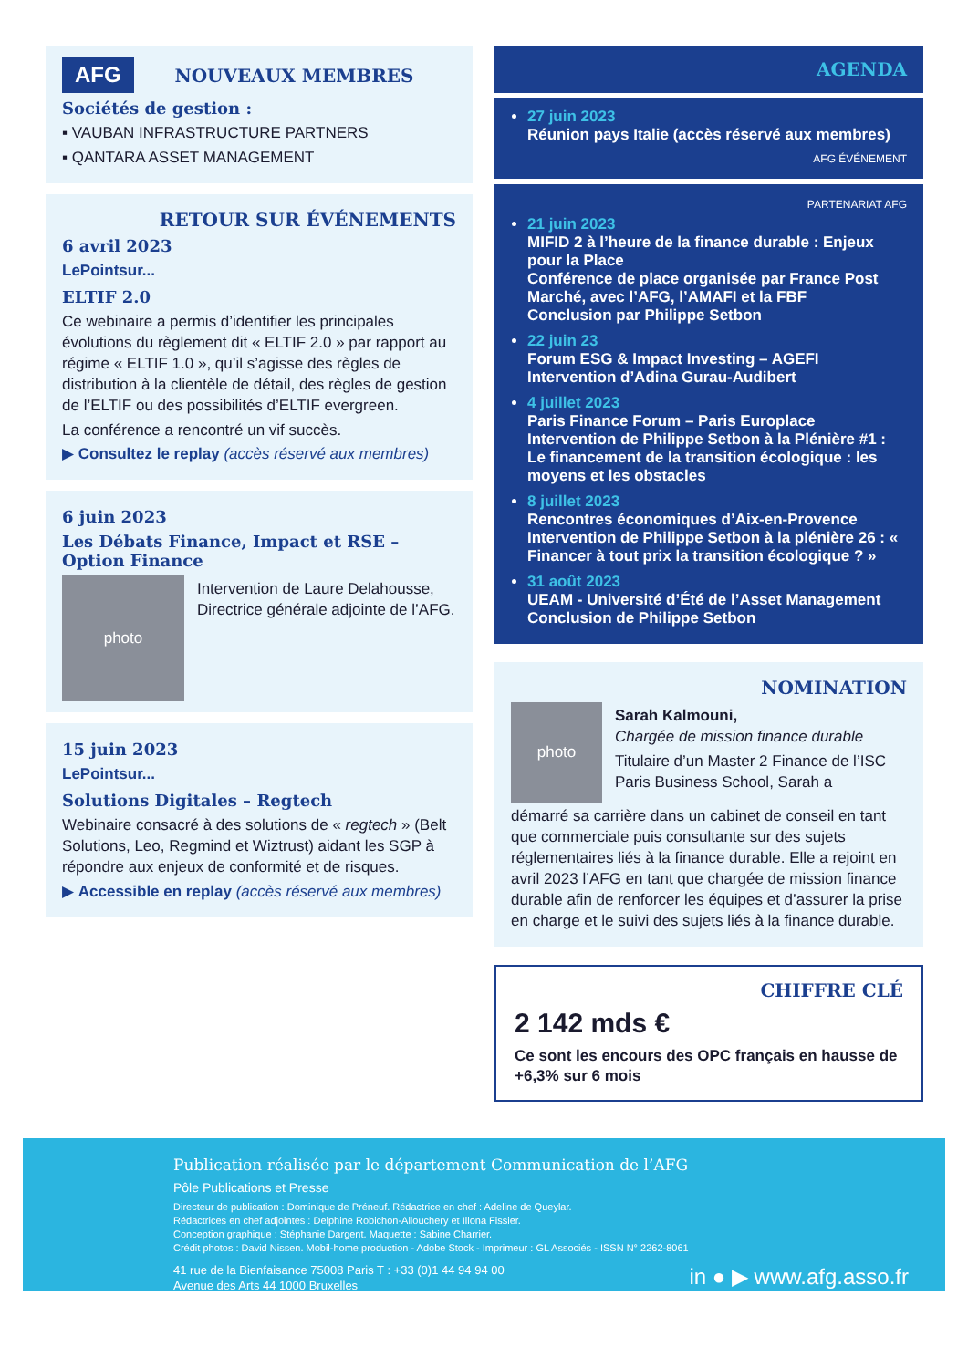AFG
NOUVEAUX MEMBRES
Sociétés de gestion :
▪ VAUBAN INFRASTRUCTURE PARTNERS
▪ QANTARA ASSET MANAGEMENT
RETOUR SUR ÉVÉNEMENTS
6 avril 2023
LePointsur...
ELTIF 2.0
Ce webinaire a permis d’identifier les principales évolutions du règlement dit « ELTIF 2.0 » par rapport au régime « ELTIF 1.0 », qu’il s’agisse des règles de distribution à la clientèle de détail, des règles de gestion de l’ELTIF ou des possibilités d’ELTIF evergreen.
La conférence a rencontré un vif succès.
▶ Consultez le replay (accès réservé aux membres)
6 juin 2023
Les Débats Finance, Impact et RSE – Option Finance
photo
Intervention de Laure Delahousse, Directrice générale adjointe de l’AFG.
15 juin 2023
LePointsur...
Solutions Digitales – Regtech
Webinaire consacré à des solutions de « regtech » (Belt Solutions, Leo, Regmind et Wiztrust) aidant les SGP à répondre aux enjeux de conformité et de risques.
▶ Accessible en replay (accès réservé aux membres)
AGENDA
27 juin 2023
Réunion pays Italie (accès réservé aux membres)
AFG ÉVÉNEMENT
PARTENARIAT AFG
21 juin 2023
MIFID 2 à l’heure de la finance durable : Enjeux pour la Place
Conférence de place organisée par France Post Marché, avec l’AFG, l’AMAFI et la FBF
Conclusion par Philippe Setbon
22 juin 23
Forum ESG & Impact Investing – AGEFI
Intervention d’Adina Gurau-Audibert
4 juillet 2023
Paris Finance Forum – Paris Europlace
Intervention de Philippe Setbon à la Plénière #1 : Le financement de la transition écologique : les moyens et les obstacles
8 juillet 2023
Rencontres économiques d’Aix-en-Provence
Intervention de Philippe Setbon à la plénière 26 : « Financer à tout prix la transition écologique ? »
31 août 2023
UEAM - Université d’Été de l’Asset Management
Conclusion de Philippe Setbon
NOMINATION
photo
Sarah Kalmouni,
Chargée de mission finance durable
Titulaire d’un Master 2 Finance de l’ISC Paris Business School, Sarah a
démarré sa carrière dans un cabinet de conseil en tant que commerciale puis consultante sur des sujets réglementaires liés à la finance durable. Elle a rejoint en avril 2023 l’AFG en tant que chargée de mission finance durable afin de renforcer les équipes et d’assurer la prise en charge et le suivi des sujets liés à la finance durable.
CHIFFRE CLÉ
2 142 mds €
Ce sont les encours des OPC français en hausse de +6,3% sur 6 mois
Publication réalisée par le département Communication de l’AFG
Pôle Publications et Presse
Directeur de publication : Dominique de Préneuf. Rédactrice en chef : Adeline de Queylar.
Rédactrices en chef adjointes : Delphine Robichon-Allouchery et Illona Fissier.
Conception graphique : Stéphanie Dargent. Maquette : Sabine Charrier.
Crédit photos : David Nissen. Mobil-home production - Adobe Stock - Imprimeur : GL Associés - ISSN N° 2262-8061
41 rue de la Bienfaisance 75008 Paris T : +33 (0)1 44 94 94 00
Avenue des Arts 44 1000 Bruxelles
in ● ▶ www.afg.asso.fr